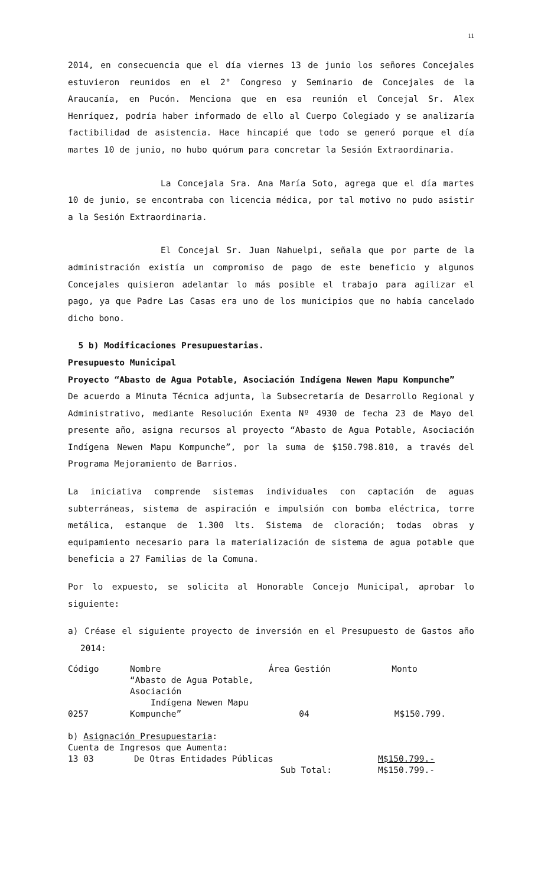11
2014, en consecuencia que el día viernes 13 de junio los señores Concejales estuvieron reunidos en el 2° Congreso y Seminario de Concejales de la Araucanía, en Pucón. Menciona que en esa reunión el Concejal Sr. Alex Henríquez, podría haber informado de ello al Cuerpo Colegiado y se analizaría factibilidad de asistencia. Hace hincapié que todo se generó porque el día martes 10 de junio, no hubo quórum para concretar la Sesión Extraordinaria.
La Concejala Sra. Ana María Soto, agrega que el día martes 10 de junio, se encontraba con licencia médica, por tal motivo no pudo asistir a la Sesión Extraordinaria.
El Concejal Sr. Juan Nahuelpi, señala que por parte de la administración existía un compromiso de pago de este beneficio y algunos Concejales quisieron adelantar lo más posible el trabajo para agilizar el pago, ya que Padre Las Casas era uno de los municipios que no había cancelado dicho bono.
5 b) Modificaciones Presupuestarias.
Presupuesto Municipal
Proyecto “Abasto de Agua Potable, Asociación Indígena Newen Mapu Kompunche”
De acuerdo a Minuta Técnica adjunta, la Subsecretaría de Desarrollo Regional y Administrativo, mediante Resolución Exenta Nº 4930 de fecha 23 de Mayo del presente año, asigna recursos al proyecto “Abasto de Agua Potable, Asociación Indígena Newen Mapu Kompunche”, por la suma de $150.798.810, a través del Programa Mejoramiento de Barrios.
La iniciativa comprende sistemas individuales con captación de aguas subterráneas, sistema de aspiración e impulsión con bomba eléctrica, torre metálica, estanque de 1.300 lts. Sistema de cloración; todas obras y equipamiento necesario para la materialización de sistema de agua potable que beneficia a 27 Familias de la Comuna.
Por lo expuesto, se solicita al Honorable Concejo Municipal, aprobar lo siguiente:
a) Créase el siguiente proyecto de inversión en el Presupuesto de Gastos año 2014:
| Código | Nombre | Área Gestión | Monto |
| --- | --- | --- | --- |
| 0257 | “Abasto de Agua Potable, Asociación Indígena Newen Mapu Kompunche” | 04 | M$150.799. |
b) Asignación Presupuestaria:
Cuenta de Ingresos que Aumenta:
| 13 03 | De Otras Entidades Públicas | M$150.799.- |
| | Sub Total: | M$150.799.- |